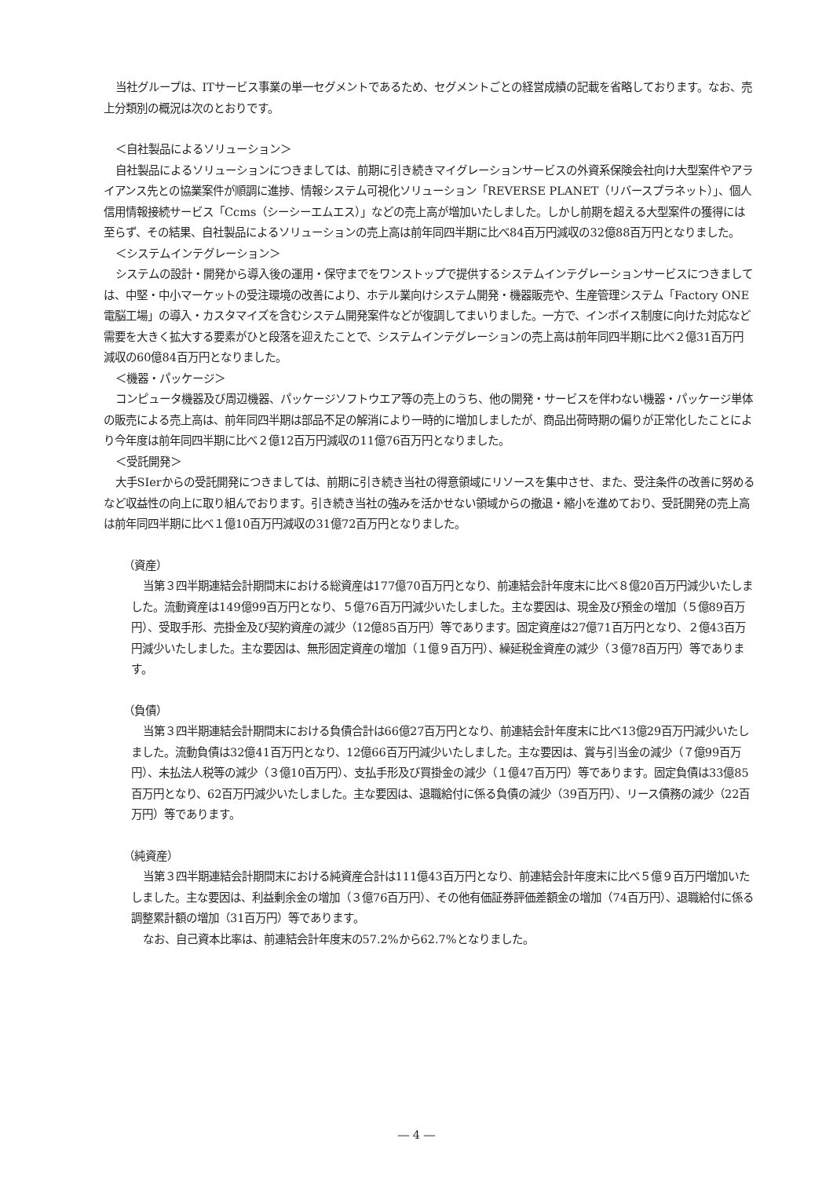当社グループは、ITサービス事業の単一セグメントであるため、セグメントごとの経営成績の記載を省略しております。なお、売上分類別の概況は次のとおりです。
＜自社製品によるソリューション＞
自社製品によるソリューションにつきましては、前期に引き続きマイグレーションサービスの外資系保険会社向け大型案件やアライアンス先との協業案件が順調に進捗、情報システム可視化ソリューション「REVERSE PLANET（リバースプラネット）」、個人信用情報接続サービス「Ccms（シーシーエムエス）」などの売上高が増加いたしました。しかし前期を超える大型案件の獲得には至らず、その結果、自社製品によるソリューションの売上高は前年同四半期に比べ84百万円減収の32億88百万円となりました。
＜システムインテグレーション＞
システムの設計・開発から導入後の運用・保守までをワンストップで提供するシステムインテグレーションサービスにつきましては、中堅・中小マーケットの受注環境の改善により、ホテル業向けシステム開発・機器販売や、生産管理システム「Factory ONE 電脳工場」の導入・カスタマイズを含むシステム開発案件などが復調してまいりました。一方で、インボイス制度に向けた対応など需要を大きく拡大する要素がひと段落を迎えたことで、システムインテグレーションの売上高は前年同四半期に比べ２億31百万円減収の60億84百万円となりました。
＜機器・パッケージ＞
コンピュータ機器及び周辺機器、パッケージソフトウエア等の売上のうち、他の開発・サービスを伴わない機器・パッケージ単体の販売による売上高は、前年同四半期は部品不足の解消により一時的に増加しましたが、商品出荷時期の偏りが正常化したことにより今年度は前年同四半期に比べ２億12百万円減収の11億76百万円となりました。
＜受託開発＞
大手SIerからの受託開発につきましては、前期に引き続き当社の得意領域にリソースを集中させ、また、受注条件の改善に努めるなど収益性の向上に取り組んでおります。引き続き当社の強みを活かせない領域からの撤退・縮小を進めており、受託開発の売上高は前年同四半期に比べ１億10百万円減収の31億72百万円となりました。
（資産）
当第３四半期連結会計期間末における総資産は177億70百万円となり、前連結会計年度末に比べ８億20百万円減少いたしました。流動資産は149億99百万円となり、５億76百万円減少いたしました。主な要因は、現金及び預金の増加（５億89百万円）、受取手形、売掛金及び契約資産の減少（12億85百万円）等であります。固定資産は27億71百万円となり、２億43百万円減少いたしました。主な要因は、無形固定資産の増加（１億９百万円）、繰延税金資産の減少（３億78百万円）等であります。
（負債）
当第３四半期連結会計期間末における負債合計は66億27百万円となり、前連結会計年度末に比べ13億29百万円減少いたしました。流動負債は32億41百万円となり、12億66百万円減少いたしました。主な要因は、賞与引当金の減少（７億99百万円）、未払法人税等の減少（３億10百万円）、支払手形及び買掛金の減少（１億47百万円）等であります。固定負債は33億85百万円となり、62百万円減少いたしました。主な要因は、退職給付に係る負債の減少（39百万円）、リース債務の減少（22百万円）等であります。
（純資産）
当第３四半期連結会計期間末における純資産合計は111億43百万円となり、前連結会計年度末に比べ５億９百万円増加いたしました。主な要因は、利益剰余金の増加（３億76百万円）、その他有価証券評価差額金の増加（74百万円）、退職給付に係る調整累計額の増加（31百万円）等であります。
なお、自己資本比率は、前連結会計年度末の57.2%から62.7%となりました。
― 4 ―